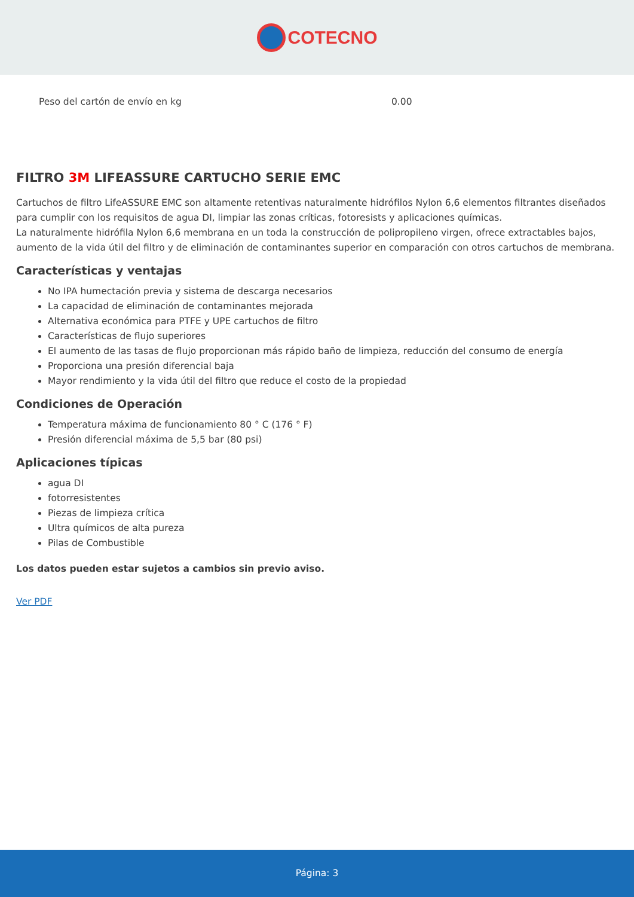COTECNO
| Peso del cartón de envío en kg | 0.00 |
FILTRO 3M LIFEASSURE CARTUCHO SERIE EMC
Cartuchos de filtro LifeASSURE EMC son altamente retentivas naturalmente hidrófilos Nylon 6,6 elementos filtrantes diseñados para cumplir con los requisitos de agua DI, limpiar las zonas críticas, fotoresists y aplicaciones químicas.
La naturalmente hidrófila Nylon 6,6 membrana en un toda la construcción de polipropileno virgen, ofrece extractables bajos, aumento de la vida útil del filtro y de eliminación de contaminantes superior en comparación con otros cartuchos de membrana.
Características y ventajas
No IPA humectación previa y sistema de descarga necesarios
La capacidad de eliminación de contaminantes mejorada
Alternativa económica para PTFE y UPE cartuchos de filtro
Características de flujo superiores
El aumento de las tasas de flujo proporcionan más rápido baño de limpieza, reducción del consumo de energía
Proporciona una presión diferencial baja
Mayor rendimiento y la vida útil del filtro que reduce el costo de la propiedad
Condiciones de Operación
Temperatura máxima de funcionamiento 80 ° C (176 ° F)
Presión diferencial máxima de 5,5 bar (80 psi)
Aplicaciones típicas
agua DI
fotorresistentes
Piezas de limpieza crítica
Ultra químicos de alta pureza
Pilas de Combustible
Los datos pueden estar sujetos a cambios sin previo aviso.
Ver PDF
Página: 3